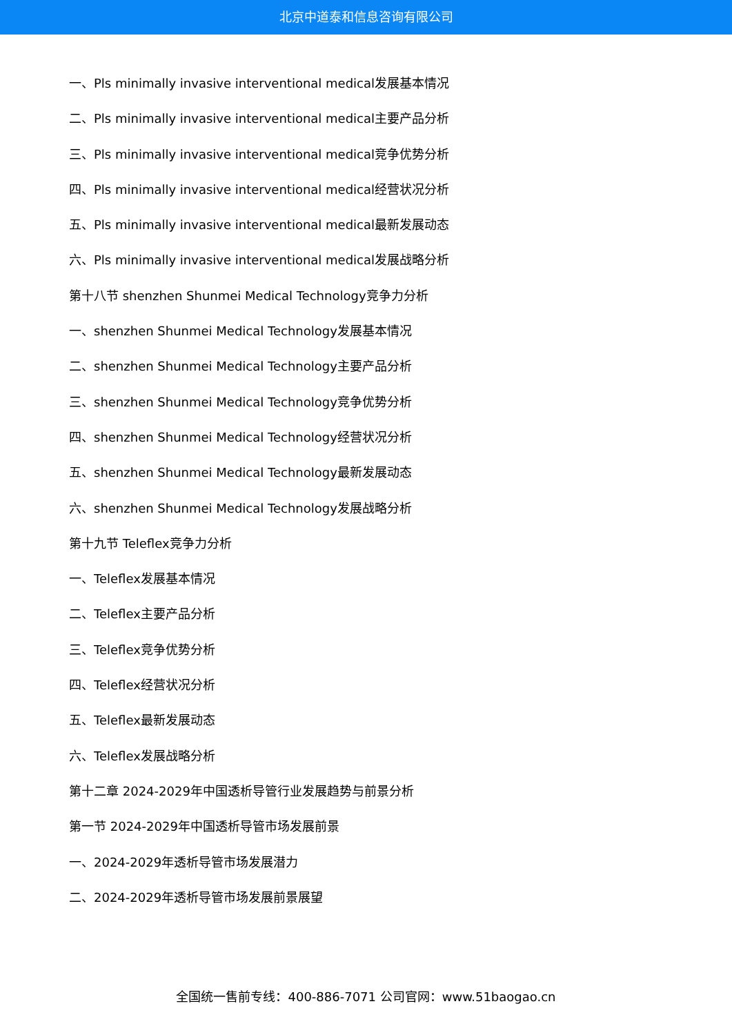北京中道泰和信息咨询有限公司
一、Pls minimally invasive interventional medical发展基本情况
二、Pls minimally invasive interventional medical主要产品分析
三、Pls minimally invasive interventional medical竞争优势分析
四、Pls minimally invasive interventional medical经营状况分析
五、Pls minimally invasive interventional medical最新发展动态
六、Pls minimally invasive interventional medical发展战略分析
第十八节 shenzhen Shunmei Medical Technology竞争力分析
一、shenzhen Shunmei Medical Technology发展基本情况
二、shenzhen Shunmei Medical Technology主要产品分析
三、shenzhen Shunmei Medical Technology竞争优势分析
四、shenzhen Shunmei Medical Technology经营状况分析
五、shenzhen Shunmei Medical Technology最新发展动态
六、shenzhen Shunmei Medical Technology发展战略分析
第十九节 Teleflex竞争力分析
一、Teleflex发展基本情况
二、Teleflex主要产品分析
三、Teleflex竞争优势分析
四、Teleflex经营状况分析
五、Teleflex最新发展动态
六、Teleflex发展战略分析
第十二章 2024-2029年中国透析导管行业发展趋势与前景分析
第一节 2024-2029年中国透析导管市场发展前景
一、2024-2029年透析导管市场发展潜力
二、2024-2029年透析导管市场发展前景展望
全国统一售前专线：400-886-7071 公司官网：www.51baogao.cn